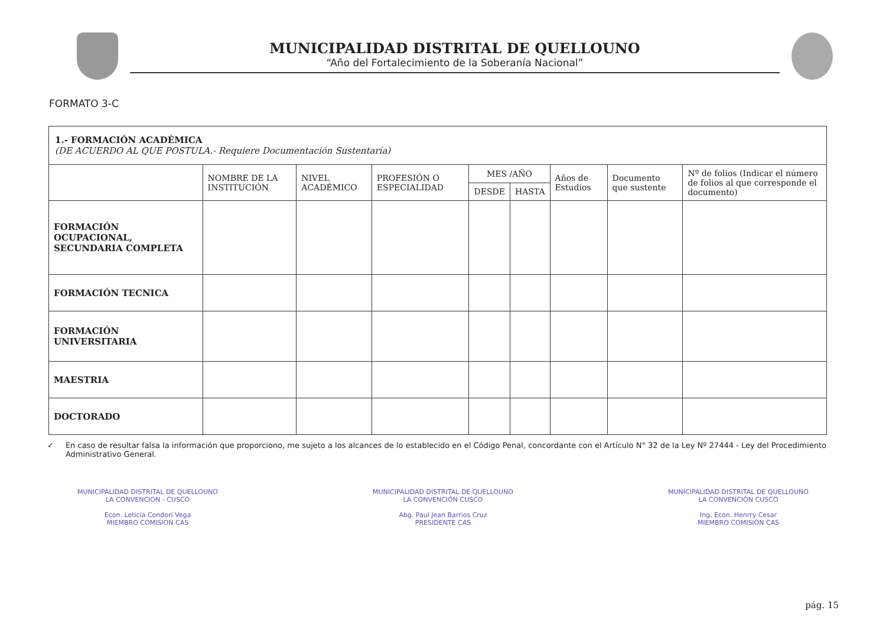MUNICIPALIDAD DISTRITAL DE QUELLOUNO
“Año del Fortalecimiento de la Soberanía Nacional”
FORMATO 3-C
| 1.- FORMACIÓN ACADÉMICA (DE ACUERDO AL QUE POSTULA.- Requiere Documentación Sustentaría) | | | | | | | | |
| | NOMBRE DE LA INSTITUCIÓN | NIVEL ACADÉMICO | PROFESIÓN O ESPECIALIDAD | MES /AÑO | | Años de Estudios | Documento que sustente | Nº de folios (Indicar el número de folios al que corresponde el documento) |
| | | | | DESDE | HASTA | | | |
| FORMACIÓN OCUPACIONAL, SECUNDARIA COMPLETA | | | | | | | | |
| FORMACIÓN TECNICA | | | | | | | | |
| FORMACIÓN UNIVERSITARIA | | | | | | | | |
| MAESTRIA | | | | | | | | |
| DOCTORADO | | | | | | | | |
✓ En caso de resultar falsa la información que proporciono, me sujeto a los alcances de lo establecido en el Código Penal, concordante con el Artículo N° 32 de la Ley Nº 27444 - Ley del Procedimiento Administrativo General.
MUNICIPALIDAD DISTRITAL DE QUELLOUNO
LA CONVENCION - CUSCO
Econ. Leticia Condori Vega
MIEMBRO COMISION CAS
MUNICIPALIDAD DISTRITAL DE QUELLOUNO
LA CONVENCIÓN CUSCO
Abg. Paul Jean Barrios Cruz
PRESIDENTE CAS
MUNICIPALIDAD DISTRITAL DE QUELLOUNO
LA CONVENCIÓN CUSCO
Ing. Econ. Henrry Cesar
MIEMBRO COMISIÓN CAS
pág. 15